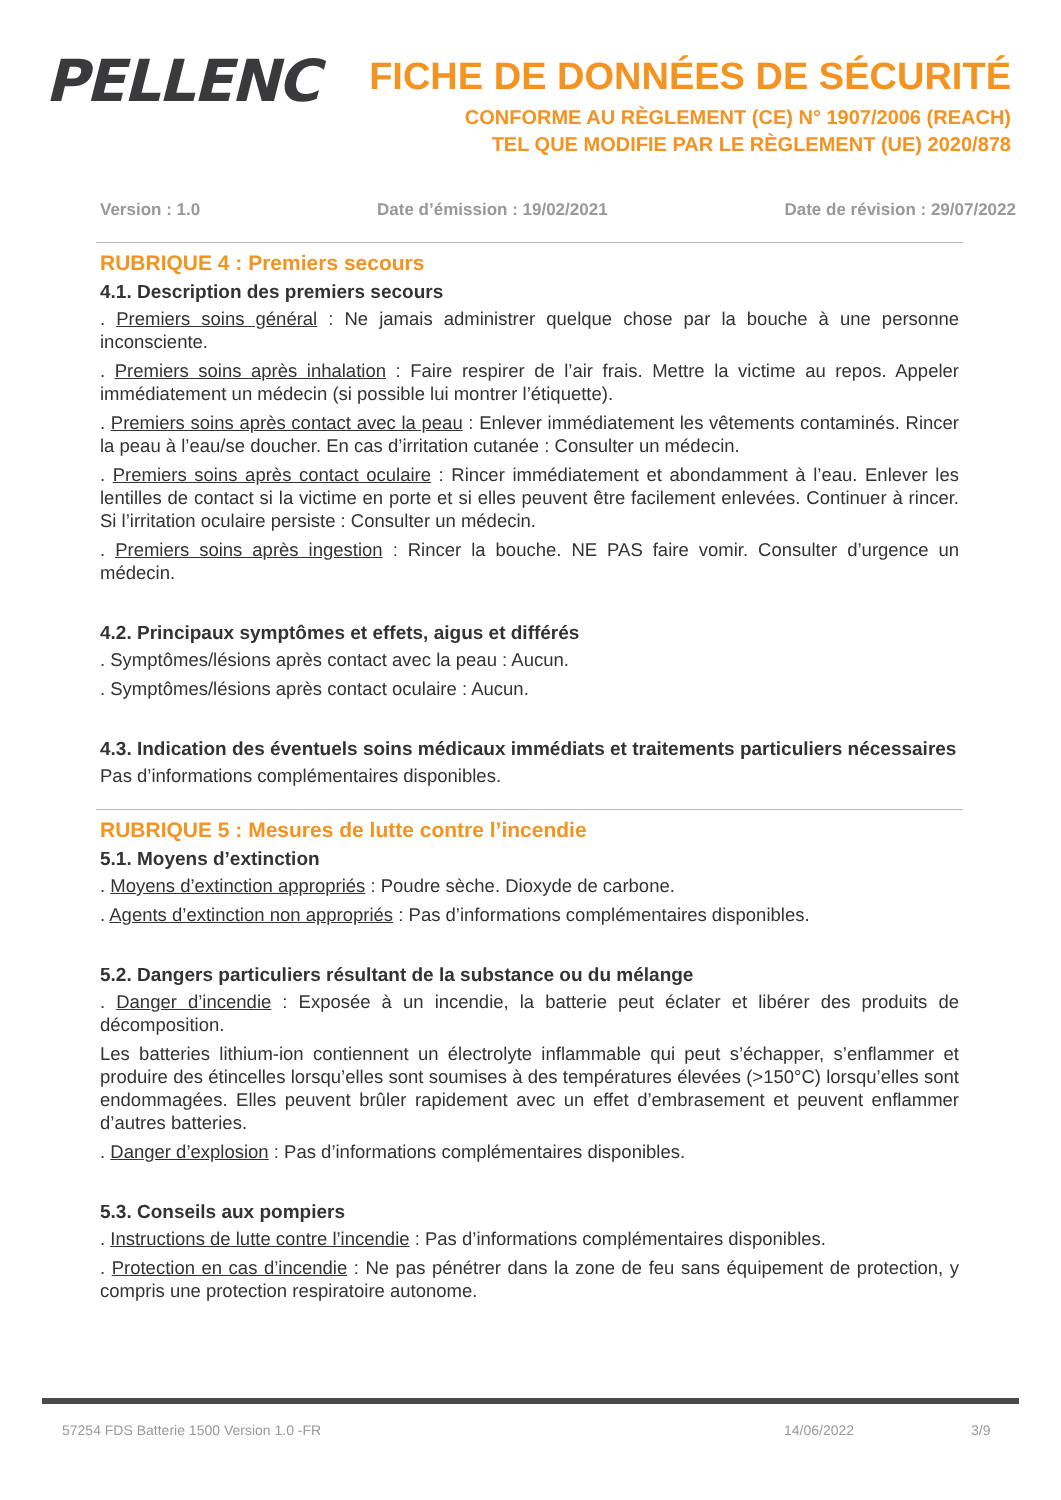PELLENC
FICHE DE DONNÉES DE SÉCURITÉ
CONFORME AU RÈGLEMENT (CE) N° 1907/2006 (REACH)
TEL QUE MODIFIE PAR LE RÈGLEMENT (UE) 2020/878
Version : 1.0 Date d’émission : 19/02/2021 Date de révision : 29/07/2022
RUBRIQUE 4 : Premiers secours
4.1. Description des premiers secours
. Premiers soins général : Ne jamais administrer quelque chose par la bouche à une personne inconsciente.
. Premiers soins après inhalation : Faire respirer de l’air frais. Mettre la victime au repos. Appeler immédiatement un médecin (si possible lui montrer l’étiquette).
. Premiers soins après contact avec la peau : Enlever immédiatement les vêtements contaminés. Rincer la peau à l’eau/se doucher. En cas d’irritation cutanée : Consulter un médecin.
. Premiers soins après contact oculaire : Rincer immédiatement et abondamment à l’eau. Enlever les lentilles de contact si la victime en porte et si elles peuvent être facilement enlevées. Continuer à rincer. Si l’irritation oculaire persiste : Consulter un médecin.
. Premiers soins après ingestion : Rincer la bouche. NE PAS faire vomir. Consulter d’urgence un médecin.
4.2. Principaux symptômes et effets, aigus et différés
. Symptômes/lésions après contact avec la peau : Aucun.
. Symptômes/lésions après contact oculaire : Aucun.
4.3. Indication des éventuels soins médicaux immédiats et traitements particuliers nécessaires
Pas d’informations complémentaires disponibles.
RUBRIQUE 5 : Mesures de lutte contre l’incendie
5.1. Moyens d’extinction
. Moyens d’extinction appropriés : Poudre sèche. Dioxyde de carbone.
. Agents d’extinction non appropriés : Pas d’informations complémentaires disponibles.
5.2. Dangers particuliers résultant de la substance ou du mélange
. Danger d’incendie : Exposée à un incendie, la batterie peut éclater et libérer des produits de décomposition.
Les batteries lithium-ion contiennent un électrolyte inflammable qui peut s’échapper, s’enflammer et produire des étincelles lorsqu’elles sont soumises à des températures élevées (>150°C) lorsqu’elles sont endommagées. Elles peuvent brûler rapidement avec un effet d’embrasement et peuvent enflammer d’autres batteries.
. Danger d’explosion : Pas d’informations complémentaires disponibles.
5.3. Conseils aux pompiers
. Instructions de lutte contre l’incendie : Pas d’informations complémentaires disponibles.
. Protection en cas d’incendie : Ne pas pénétrer dans la zone de feu sans équipement de protection, y compris une protection respiratoire autonome.
57254 FDS Batterie 1500 Version 1.0 -FR 14/06/2022 3/9